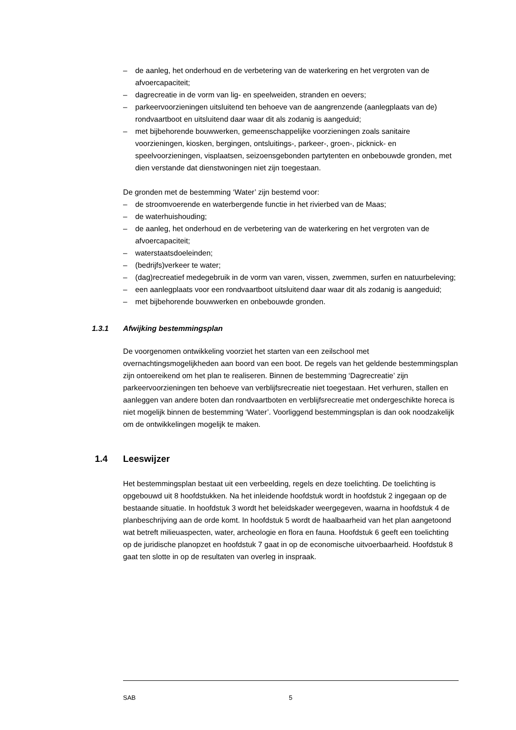– de aanleg, het onderhoud en de verbetering van de waterkering en het vergroten van de afvoercapaciteit;
– dagrecreatie in de vorm van lig- en speelweiden, stranden en oevers;
– parkeervoorzieningen uitsluitend ten behoeve van de aangrenzende (aanlegplaats van de) rondvaartboot en uitsluitend daar waar dit als zodanig is aangeduid;
– met bijbehorende bouwwerken, gemeenschappelijke voorzieningen zoals sanitaire voorzieningen, kiosken, bergingen, ontsluitings-, parkeer-, groen-, picknick- en speelvoorzieningen, visplaatsen, seizoensgebonden partytenten en onbebouwde gronden, met dien verstande dat dienstwoningen niet zijn toegestaan.
De gronden met de bestemming ‘Water’ zijn bestemd voor:
– de stroomvoerende en waterbergende functie in het rivierbed van de Maas;
– de waterhuishouding;
– de aanleg, het onderhoud en de verbetering van de waterkering en het vergroten van de afvoercapaciteit;
– waterstaatsdoeleinden;
– (bedrijfs)verkeer te water;
– (dag)recreatief medegebruik in de vorm van varen, vissen, zwemmen, surfen en natuurbeleving;
– een aanlegplaats voor een rondvaartboot uitsluitend daar waar dit als zodanig is aangeduid;
– met bijbehorende bouwwerken en onbebouwde gronden.
1.3.1 Afwijking bestemmingsplan
De voorgenomen ontwikkeling voorziet het starten van een zeilschool met overnachtingsmogelijkheden aan boord van een boot. De regels van het geldende bestemmingsplan zijn ontoereikend om het plan te realiseren. Binnen de bestemming ‘Dagrecreatie’ zijn parkeervoorzieningen ten behoeve van verblijfsrecreatie niet toegestaan. Het verhuren, stallen en aanleggen van andere boten dan rondvaartboten en verblijfsrecreatie met ondergeschikte horeca is niet mogelijk binnen de bestemming ‘Water’. Voorliggend bestemmingsplan is dan ook noodzakelijk om de ontwikkelingen mogelijk te maken.
1.4 Leeswijzer
Het bestemmingsplan bestaat uit een verbeelding, regels en deze toelichting. De toelichting is opgebouwd uit 8 hoofdstukken. Na het inleidende hoofdstuk wordt in hoofdstuk 2 ingegaan op de bestaande situatie. In hoofdstuk 3 wordt het beleidskader weergegeven, waarna in hoofdstuk 4 de planbeschrijving aan de orde komt. In hoofdstuk 5 wordt de haalbaarheid van het plan aangetoond wat betreft milieuaspecten, water, archeologie en flora en fauna. Hoofdstuk 6 geeft een toelichting op de juridische planopzet en hoofdstuk 7 gaat in op de economische uitvoerbaarheid. Hoofdstuk 8 gaat ten slotte in op de resultaten van overleg in inspraak.
SAB 5